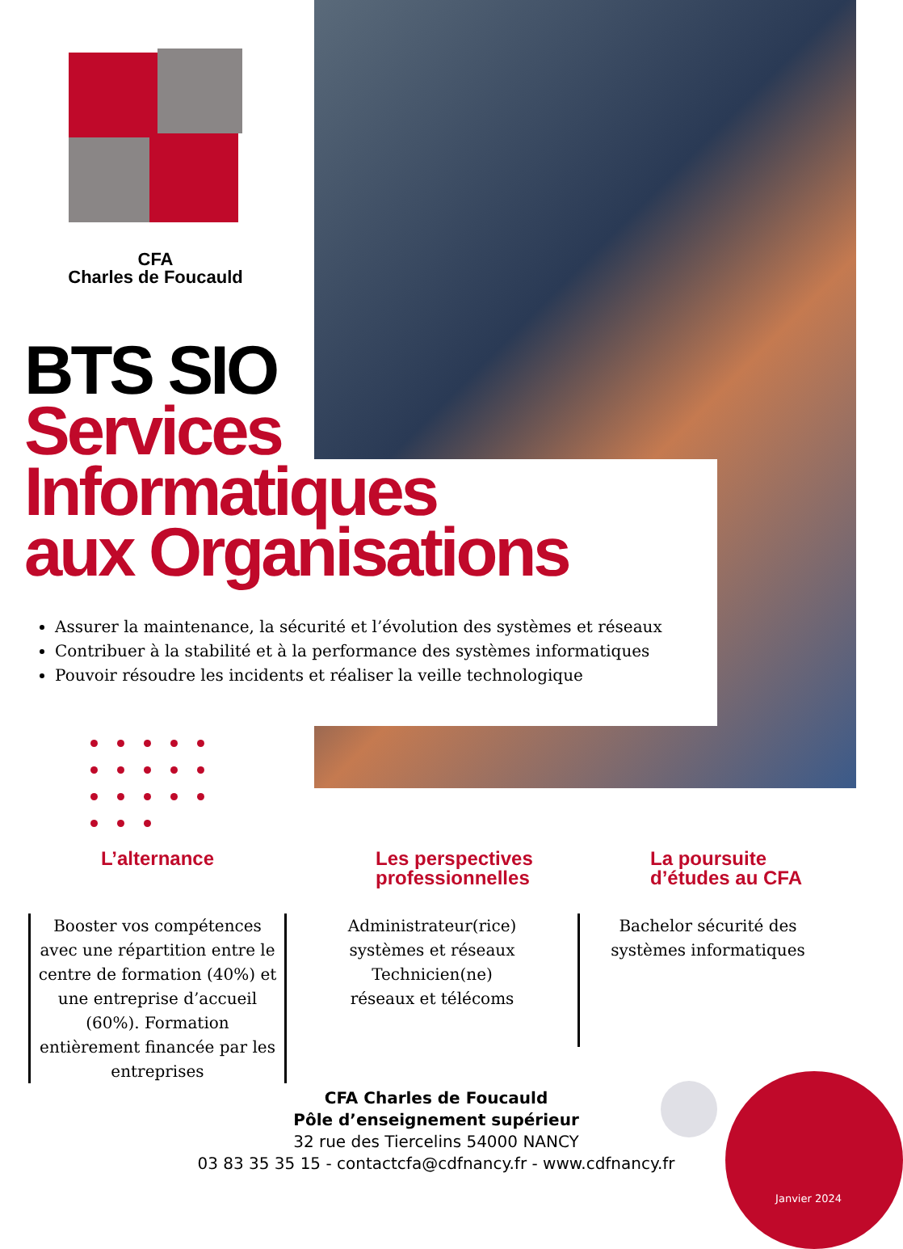CFA
Charles de Foucauld
BTS SIO
Services
Informatiques
aux Organisations
Assurer la maintenance, la sécurité et l’évolution des systèmes et réseaux
Contribuer à la stabilité et à la performance des systèmes informatiques
Pouvoir résoudre les incidents et réaliser la veille technologique
L’alternance
Booster vos compétences avec une répartition entre le centre de formation (40%) et une entreprise d’accueil (60%). Formation entièrement financée par les entreprises
Les perspectives professionnelles
Administrateur(rice) systèmes et réseaux
Technicien(ne)
réseaux et télécoms
La poursuite d’études au CFA
Bachelor sécurité des systèmes informatiques
CFA Charles de Foucauld
Pôle d’enseignement supérieur
32 rue des Tiercelins 54000 NANCY
03 83 35 35 15 - contactcfa@cdfnancy.fr - www.cdfnancy.fr
Janvier 2024